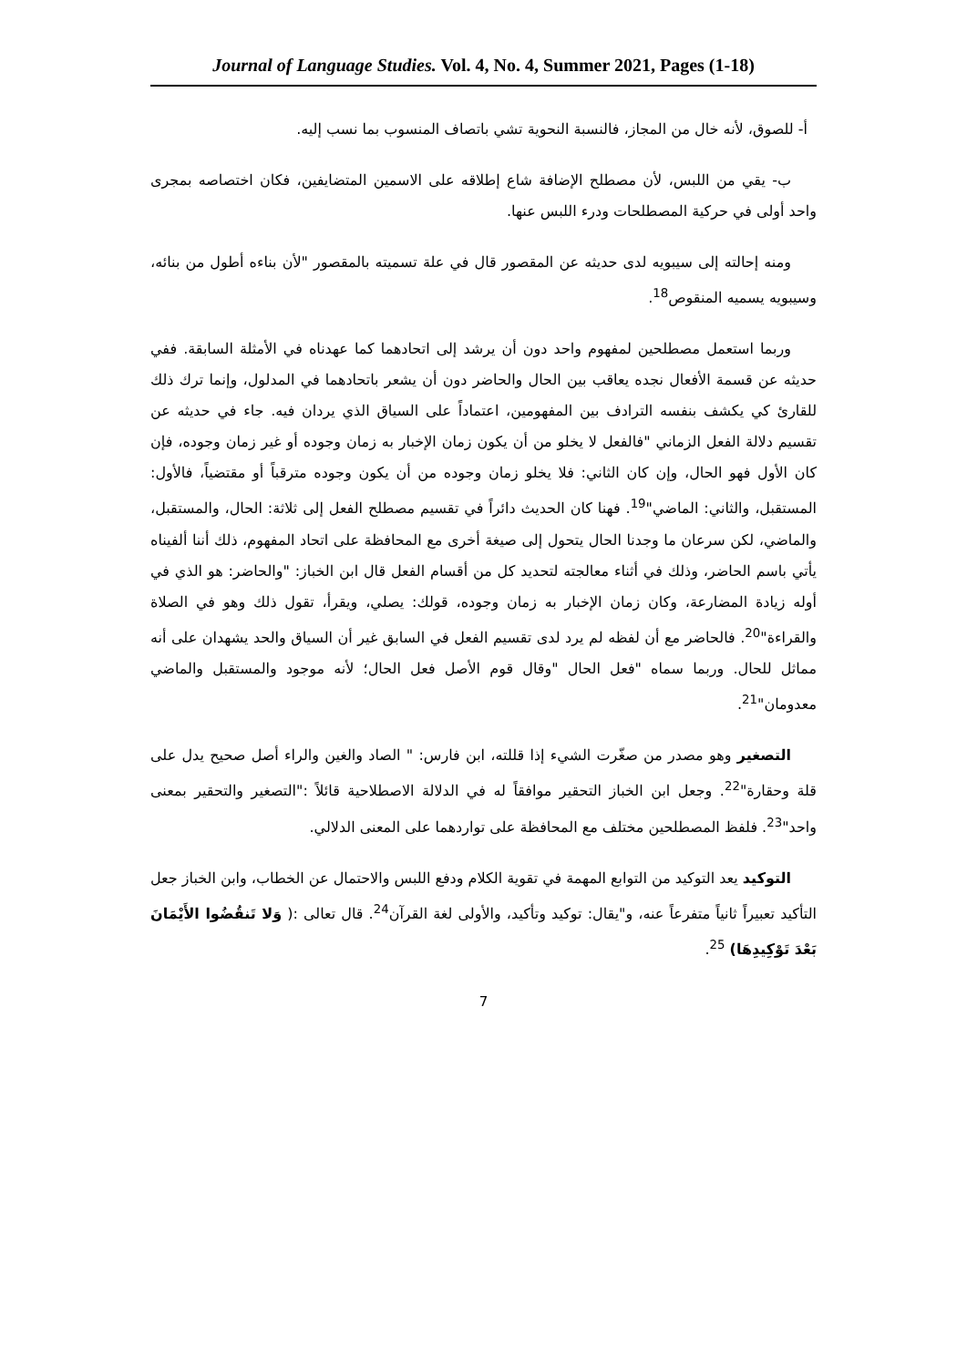Journal of Language Studies. Vol. 4, No. 4, Summer 2021, Pages (1-18)
أ- للصوق، لأنه خال من المجاز، فالنسبة النحوية تشي باتصاف المنسوب بما نسب إليه.
ب- يقي من اللبس، لأن مصطلح الإضافة شاع إطلاقه على الاسمين المتضايفين، فكان اختصاصه بمجرى واحد أولى في حركية المصطلحات ودرء اللبس عنها.
ومنه إحالته إلى سيبويه لدى حديثه عن المقصور قال في علة تسميته بالمقصور "لأن بناءه أطول من بنائه، وسيبويه يسميه المنقوص<sup>18</sup>.
وربما استعمل مصطلحين لمفهوم واحد دون أن يرشد إلى اتحادهما كما عهدناه في الأمثلة السابقة. ففي حديثه عن قسمة الأفعال نجده يعاقب بين الحال والحاضر دون أن يشعر باتحادهما في المدلول، وإنما ترك ذلك للقارئ كي يكشف بنفسه الترادف بين المفهومين، اعتماداً على السياق الذي يردان فيه. جاء في حديثه عن تقسيم دلالة الفعل الزماني "فالفعل لا يخلو من أن يكون زمان الإخبار به زمان وجوده أو غير زمان وجوده، فإن كان الأول فهو الحال، وإن كان الثاني: فلا يخلو زمان وجوده من أن يكون وجوده مترقباً أو مقتضياً، فالأول: المستقبل، والثاني: الماضي"<sup>19</sup>. فهنا كان الحديث دائراً في تقسيم مصطلح الفعل إلى ثلاثة: الحال، والمستقبل، والماضي، لكن سرعان ما وجدنا الحال يتحول إلى صيغة أخرى مع المحافظة على اتحاد المفهوم، ذلك أننا ألفيناه يأتي باسم الحاضر، وذلك في أثناء معالجته لتحديد كل من أقسام الفعل قال ابن الخباز: "والحاضر: هو الذي في أوله زيادة المضارعة، وكان زمان الإخبار به زمان وجوده، قولك: يصلي، ويقرأ، تقول ذلك وهو في الصلاة والقراءة"<sup>20</sup>. فالحاضر مع أن لفظه لم يرد لدى تقسيم الفعل في السابق غير أن السياق والحد يشهدان على أنه مماثل للحال. وربما سماه "فعل الحال "وقال قوم الأصل فعل الحال؛ لأنه موجود والمستقبل والماضي معدومان"<sup>21</sup>.
التصغير وهو مصدر من صغّرت الشيء إذا قللته، ابن فارس: " الصاد والغين والراء أصل صحيح يدل على قلة وحقارة"<sup>22</sup>. وجعل ابن الخباز التحقير موافقاً له في الدلالة الاصطلاحية قائلاً :"التصغير والتحقير بمعنى واحد"<sup>23</sup>. فلفظ المصطلحين مختلف مع المحافظة على تواردهما على المعنى الدلالي.
التوكيد يعد التوكيد من التوابع المهمة في تقوية الكلام ودفع اللبس والاحتمال عن الخطاب، وابن الخباز جعل التأكيد تعبيراً ثانياً متفرعاً عنه، و"يقال: توكيد وتأكيد، والأولى لغة القرآن<sup>24</sup>. قال تعالى :( وَلا تَنقُضُوا الأَيْمَانَ بَعْدَ تَوْكِيدِهَا) <sup>25</sup>.
7